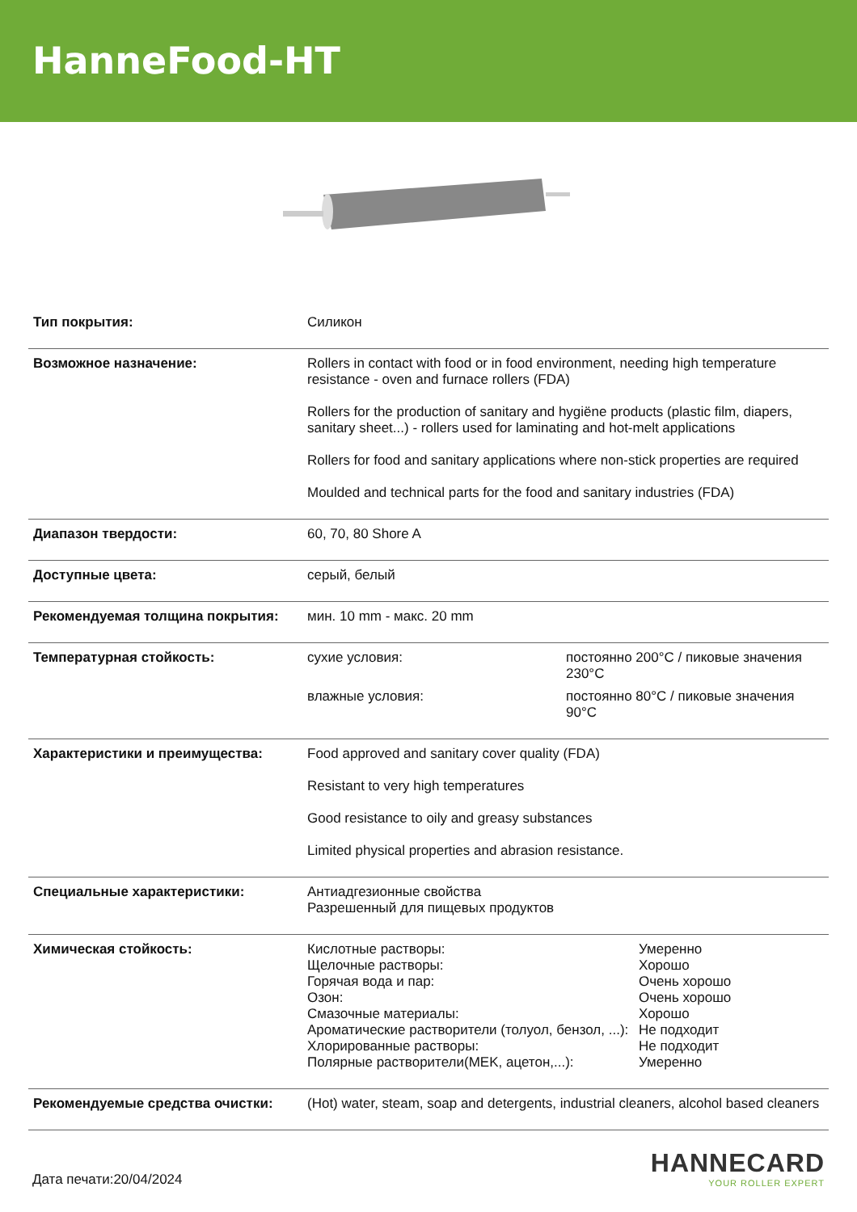HanneFood-HT
| Тип покрытия: | Силикон |
| Возможное назначение: | Rollers in contact with food or in food environment, needing high temperature resistance - oven and furnace rollers (FDA) Rollers for the production of sanitary and hygiëne products (plastic film, diapers, sanitary sheet...) - rollers used for laminating and hot-melt applications Rollers for food and sanitary applications where non-stick properties are required Moulded and technical parts for the food and sanitary industries (FDA) |
| Диапазон твердости: | 60, 70, 80 Shore A |
| Доступные цвета: | серый, белый |
| Рекомендуемая толщина покрытия: | мин. 10 mm - макс. 20 mm |
| Температурная стойкость: | / сухие условия: / постоянно 200°C / пиковые значения 230°C / / влажные условия: / постоянно 80°C / пиковые значения 90°C / |
| Характеристики и преимущества: | Food approved and sanitary cover quality (FDA) Resistant to very high temperatures Good resistance to oily and greasy substances Limited physical properties and abrasion resistance. |
| Специальные характеристики: | Антиадгезионные свойства Разрешенный для пищевых продуктов |
| Химическая стойкость: | / Кислотные растворы: / Умеренно / / Щелочные растворы: / Хорошо / / Горячая вода и пар: / Очень хорошо / / Озон: / Очень хорошо / / Смазочные материалы: / Хорошо / / Ароматические растворители (толуол, бензол, ...): / Не подходит / / Хлорированные растворы: / Не подходит / / Полярные растворители(MEK, ацетон,...): / Умеренно / |
| Рекомендуемые средства очистки: | (Hot) water, steam, soap and detergents, industrial cleaners, alcohol based cleaners |
Дата печати:20/04/2024
HANNECARD
YOUR ROLLER EXPERT